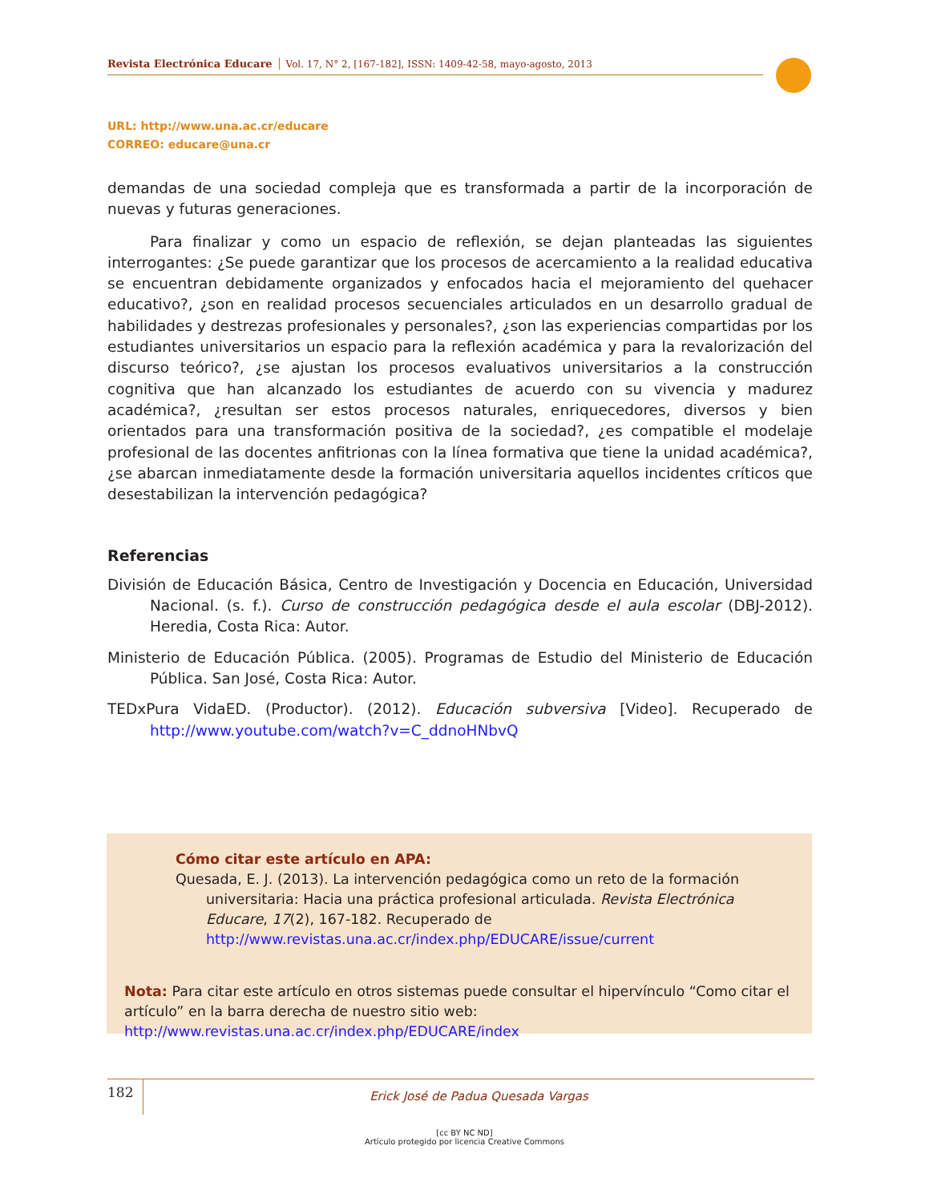Revista Electrónica Educare Vol. 17, N° 2, [167-182], ISSN: 1409-42-58, mayo-agosto, 2013
URL: http://www.una.ac.cr/educare
CORREO: educare@una.cr
demandas de una sociedad compleja que es transformada a partir de la incorporación de nuevas y futuras generaciones.
Para finalizar y como un espacio de reflexión, se dejan planteadas las siguientes interrogantes: ¿Se puede garantizar que los procesos de acercamiento a la realidad educativa se encuentran debidamente organizados y enfocados hacia el mejoramiento del quehacer educativo?, ¿son en realidad procesos secuenciales articulados en un desarrollo gradual de habilidades y destrezas profesionales y personales?, ¿son las experiencias compartidas por los estudiantes universitarios un espacio para la reflexión académica y para la revalorización del discurso teórico?, ¿se ajustan los procesos evaluativos universitarios a la construcción cognitiva que han alcanzado los estudiantes de acuerdo con su vivencia y madurez académica?, ¿resultan ser estos procesos naturales, enriquecedores, diversos y bien orientados para una transformación positiva de la sociedad?, ¿es compatible el modelaje profesional de las docentes anfitrionas con la línea formativa que tiene la unidad académica?, ¿se abarcan inmediatamente desde la formación universitaria aquellos incidentes críticos que desestabilizan la intervención pedagógica?
Referencias
División de Educación Básica, Centro de Investigación y Docencia en Educación, Universidad Nacional. (s. f.). Curso de construcción pedagógica desde el aula escolar (DBJ-2012). Heredia, Costa Rica: Autor.
Ministerio de Educación Pública. (2005). Programas de Estudio del Ministerio de Educación Pública. San José, Costa Rica: Autor.
TEDxPura VidaED. (Productor). (2012). Educación subversiva [Video]. Recuperado de http://www.youtube.com/watch?v=C_ddnoHNbvQ
Cómo citar este artículo en APA:
Quesada, E. J. (2013). La intervención pedagógica como un reto de la formación universitaria: Hacia una práctica profesional articulada. Revista Electrónica Educare, 17(2), 167-182. Recuperado de http://www.revistas.una.ac.cr/index.php/EDUCARE/issue/current
Nota: Para citar este artículo en otros sistemas puede consultar el hipervínculo “Como citar el artículo” en la barra derecha de nuestro sitio web:
http://www.revistas.una.ac.cr/index.php/EDUCARE/index
182 Erick José de Padua Quesada Vargas
[cc BY NC ND]
Artículo protegido por licencia Creative Commons